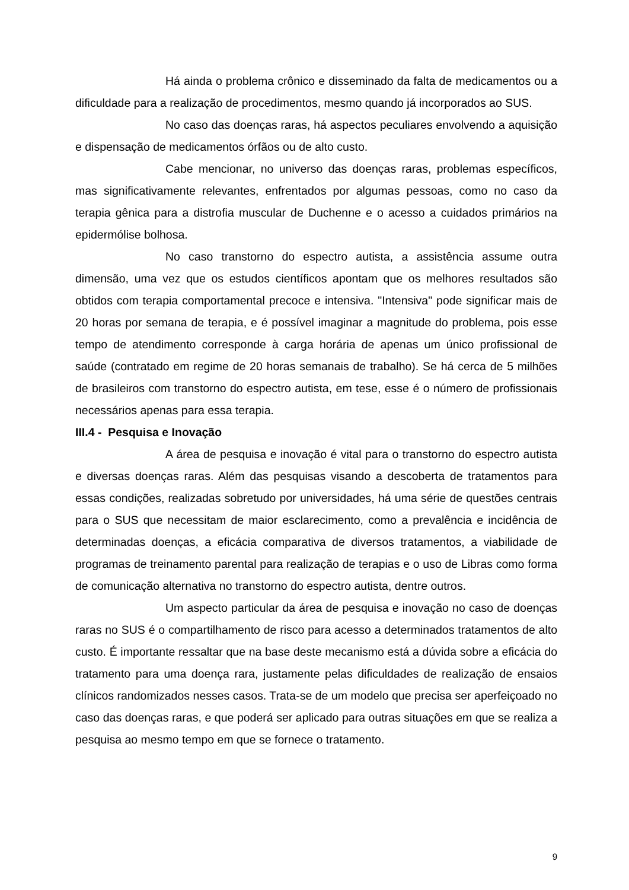Há ainda o problema crônico e disseminado da falta de medicamentos ou a dificuldade para a realização de procedimentos, mesmo quando já incorporados ao SUS.
No caso das doenças raras, há aspectos peculiares envolvendo a aquisição e dispensação de medicamentos órfãos ou de alto custo.
Cabe mencionar, no universo das doenças raras, problemas específicos, mas significativamente relevantes, enfrentados por algumas pessoas, como no caso da terapia gênica para a distrofia muscular de Duchenne e o acesso a cuidados primários na epidermólise bolhosa.
No caso transtorno do espectro autista, a assistência assume outra dimensão, uma vez que os estudos científicos apontam que os melhores resultados são obtidos com terapia comportamental precoce e intensiva. "Intensiva" pode significar mais de 20 horas por semana de terapia, e é possível imaginar a magnitude do problema, pois esse tempo de atendimento corresponde à carga horária de apenas um único profissional de saúde (contratado em regime de 20 horas semanais de trabalho). Se há cerca de 5 milhões de brasileiros com transtorno do espectro autista, em tese, esse é o número de profissionais necessários apenas para essa terapia.
III.4 - Pesquisa e Inovação
A área de pesquisa e inovação é vital para o transtorno do espectro autista e diversas doenças raras. Além das pesquisas visando a descoberta de tratamentos para essas condições, realizadas sobretudo por universidades, há uma série de questões centrais para o SUS que necessitam de maior esclarecimento, como a prevalência e incidência de determinadas doenças, a eficácia comparativa de diversos tratamentos, a viabilidade de programas de treinamento parental para realização de terapias e o uso de Libras como forma de comunicação alternativa no transtorno do espectro autista, dentre outros.
Um aspecto particular da área de pesquisa e inovação no caso de doenças raras no SUS é o compartilhamento de risco para acesso a determinados tratamentos de alto custo. É importante ressaltar que na base deste mecanismo está a dúvida sobre a eficácia do tratamento para uma doença rara, justamente pelas dificuldades de realização de ensaios clínicos randomizados nesses casos. Trata-se de um modelo que precisa ser aperfeiçoado no caso das doenças raras, e que poderá ser aplicado para outras situações em que se realiza a pesquisa ao mesmo tempo em que se fornece o tratamento.
9